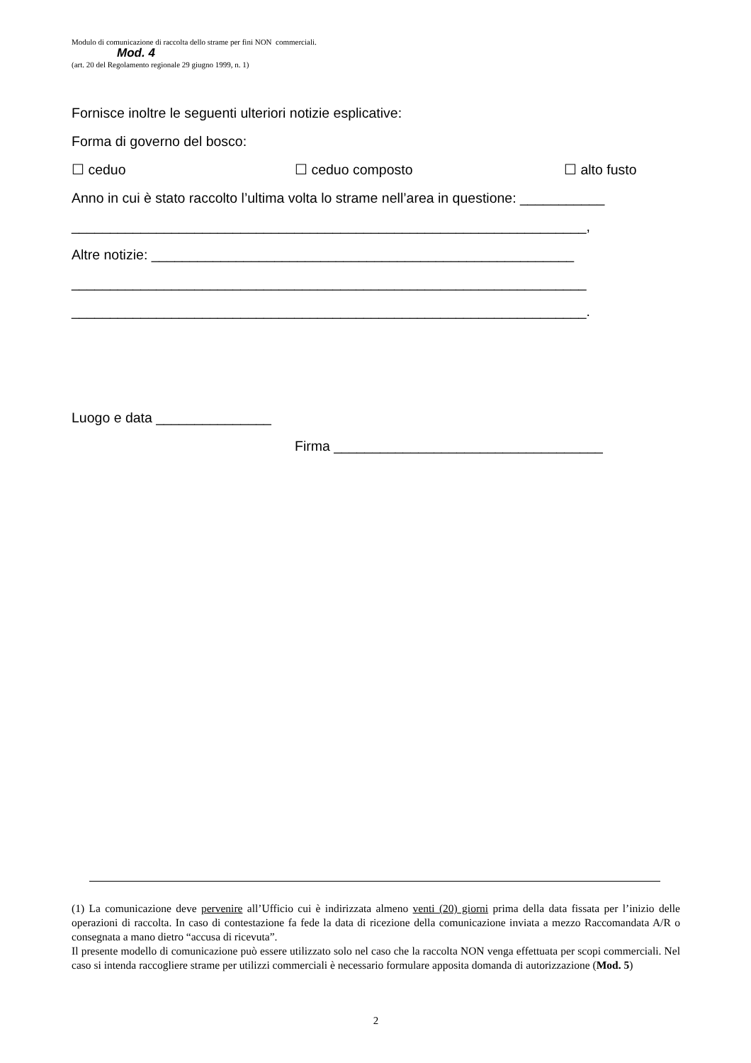Modulo di comunicazione di raccolta dello strame per fini NON commerciali.
Mod. 4
(art. 20 del Regolamento regionale 29 giugno 1999, n. 1)
Fornisce inoltre le seguenti ulteriori notizie esplicative:
Forma di governo del bosco:
☐ ceduo ☐ ceduo composto ☐ alto fusto
Anno in cui è stato raccolto l’ultima volta lo strame nell’area in questione: ___________
___________________________________________________________________,
Altre notizie: _______________________________________________________
___________________________________________________________________
___________________________________________________________________.
Luogo e data _______________
Firma ___________________________________
(1) La comunicazione deve pervenire all’Ufficio cui è indirizzata almeno venti (20) giorni prima della data fissata per l’inizio delle operazioni di raccolta. In caso di contestazione fa fede la data di ricezione della comunicazione inviata a mezzo Raccomandata A/R o consegnata a mano dietro “accusa di ricevuta”.
Il presente modello di comunicazione può essere utilizzato solo nel caso che la raccolta NON venga effettuata per scopi commerciali. Nel caso si intenda raccogliere strame per utilizzi commerciali è necessario formulare apposita domanda di autorizzazione (Mod. 5)
2